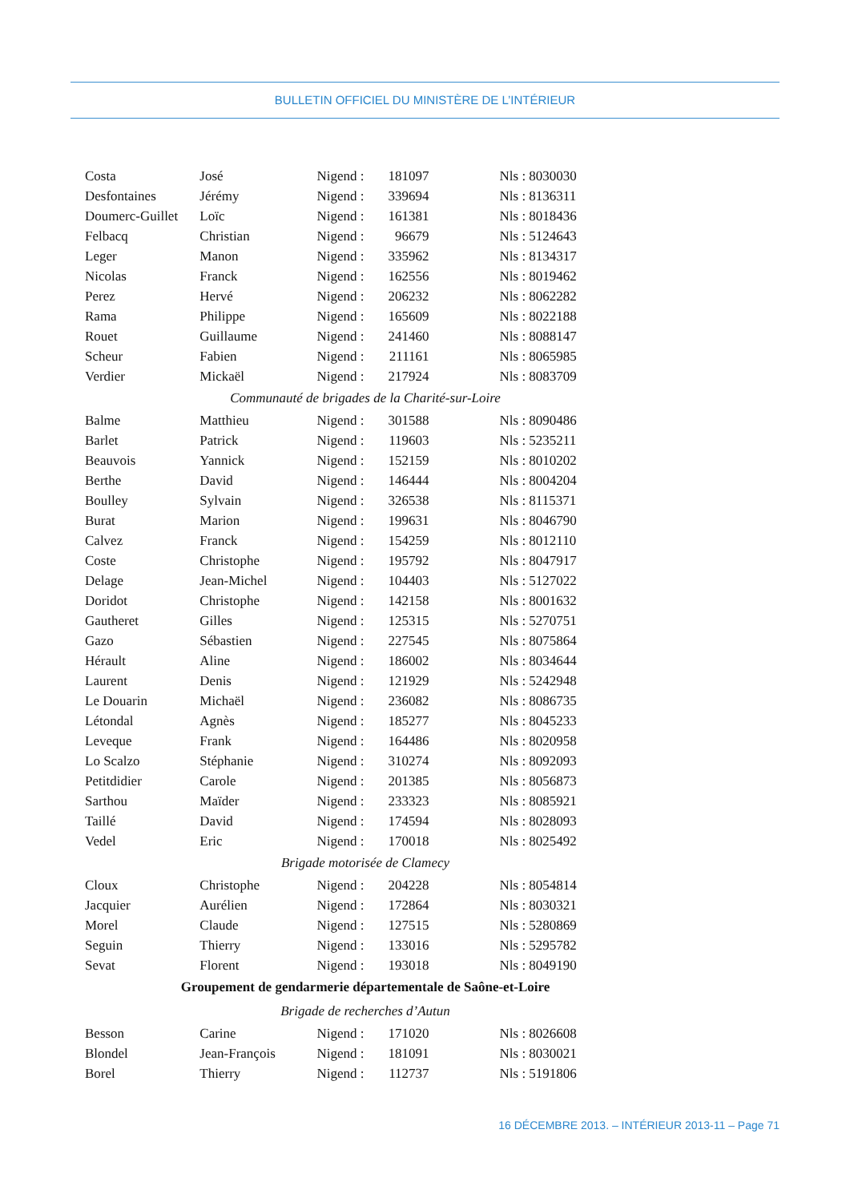BULLETIN OFFICIEL DU MINISTÈRE DE L’INTÉRIEUR
| Costa | José | Nigend : | 181097 | Nls : 8030030 |
| Desfontaines | Jérémy | Nigend : | 339694 | Nls : 8136311 |
| Doumerc-Guillet | Loïc | Nigend : | 161381 | Nls : 8018436 |
| Felbacq | Christian | Nigend : | 96679 | Nls : 5124643 |
| Leger | Manon | Nigend : | 335962 | Nls : 8134317 |
| Nicolas | Franck | Nigend : | 162556 | Nls : 8019462 |
| Perez | Hervé | Nigend : | 206232 | Nls : 8062282 |
| Rama | Philippe | Nigend : | 165609 | Nls : 8022188 |
| Rouet | Guillaume | Nigend : | 241460 | Nls : 8088147 |
| Scheur | Fabien | Nigend : | 211161 | Nls : 8065985 |
| Verdier | Mickaël | Nigend : | 217924 | Nls : 8083709 |
| Communauté de brigades de la Charité-sur-Loire | | | | |
| Balme | Matthieu | Nigend : | 301588 | Nls : 8090486 |
| Barlet | Patrick | Nigend : | 119603 | Nls : 5235211 |
| Beauvois | Yannick | Nigend : | 152159 | Nls : 8010202 |
| Berthe | David | Nigend : | 146444 | Nls : 8004204 |
| Boulley | Sylvain | Nigend : | 326538 | Nls : 8115371 |
| Burat | Marion | Nigend : | 199631 | Nls : 8046790 |
| Calvez | Franck | Nigend : | 154259 | Nls : 8012110 |
| Coste | Christophe | Nigend : | 195792 | Nls : 8047917 |
| Delage | Jean-Michel | Nigend : | 104403 | Nls : 5127022 |
| Doridot | Christophe | Nigend : | 142158 | Nls : 8001632 |
| Gautheret | Gilles | Nigend : | 125315 | Nls : 5270751 |
| Gazo | Sébastien | Nigend : | 227545 | Nls : 8075864 |
| Hérault | Aline | Nigend : | 186002 | Nls : 8034644 |
| Laurent | Denis | Nigend : | 121929 | Nls : 5242948 |
| Le Douarin | Michaël | Nigend : | 236082 | Nls : 8086735 |
| Létondal | Agnès | Nigend : | 185277 | Nls : 8045233 |
| Leveque | Frank | Nigend : | 164486 | Nls : 8020958 |
| Lo Scalzo | Stéphanie | Nigend : | 310274 | Nls : 8092093 |
| Petitdidier | Carole | Nigend : | 201385 | Nls : 8056873 |
| Sarthou | Maïder | Nigend : | 233323 | Nls : 8085921 |
| Taillé | David | Nigend : | 174594 | Nls : 8028093 |
| Vedel | Eric | Nigend : | 170018 | Nls : 8025492 |
| Brigade motorisée de Clamecy | | | | |
| Cloux | Christophe | Nigend : | 204228 | Nls : 8054814 |
| Jacquier | Aurélien | Nigend : | 172864 | Nls : 8030321 |
| Morel | Claude | Nigend : | 127515 | Nls : 5280869 |
| Seguin | Thierry | Nigend : | 133016 | Nls : 5295782 |
| Sevat | Florent | Nigend : | 193018 | Nls : 8049190 |
| Groupement de gendarmerie départementale de Saône-et-Loire | | | | |
| Brigade de recherches d’Autun | | | | |
| Besson | Carine | Nigend : | 171020 | Nls : 8026608 |
| Blondel | Jean-François | Nigend : | 181091 | Nls : 8030021 |
| Borel | Thierry | Nigend : | 112737 | Nls : 5191806 |
16 DÉCEMBRE 2013. – INTÉRIEUR 2013-11 – Page 71